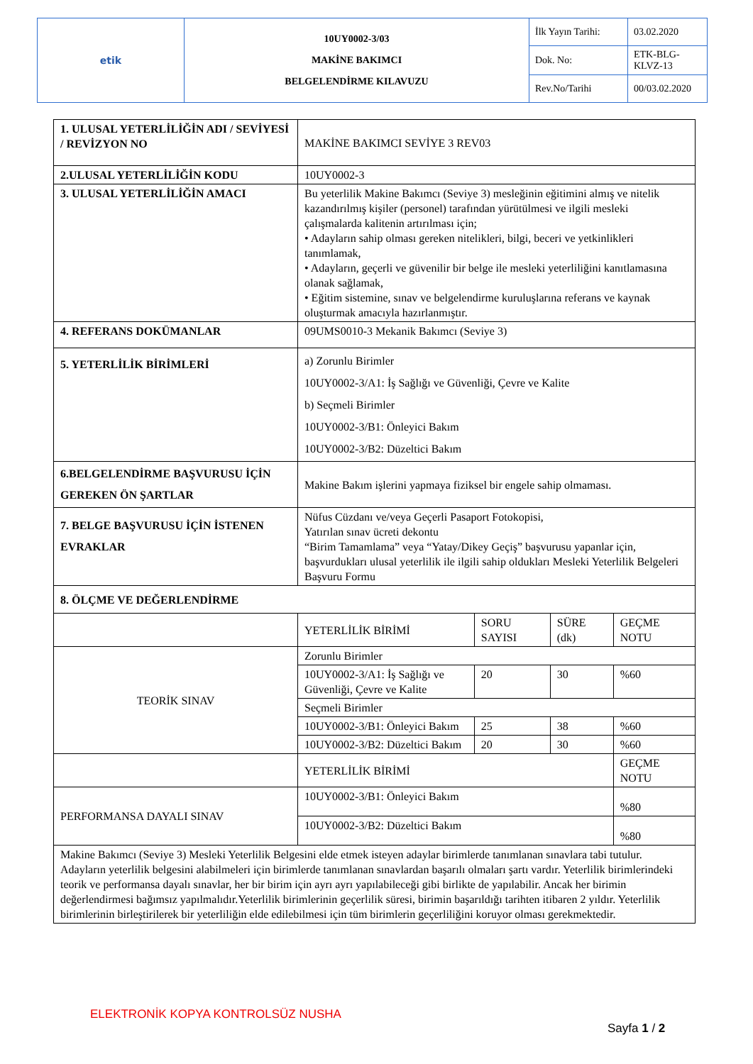| etik | 10UY0002-3/03 MAKİNE BAKIMCI BELGELENDİRME KILAVUZU | İlk Yayın Tarihi: | 03.02.2020 |
| | | Dok. No: | ETK-BLG-KLVZ-13 |
| | | Rev.No/Tarihi | 00/03.02.2020 |
| 1. ULUSAL YETERLİLİĞİN ADI / SEVİYESİ / REVİZYON NO | MAKİNE BAKIMCI SEVİYE 3 REV03 | | | |
| 2.ULUSAL YETERLİLİĞİN KODU | 10UY0002-3 | | | |
| 3. ULUSAL YETERLİLİĞİN AMACI | Bu yeterlilik Makine Bakımcı (Seviye 3) mesleğinin eğitimini almış ve nitelik kazandırılmış kişiler (personel) tarafından yürütülmesi ve ilgili mesleki çalışmalarda kalitenin artırılması için; • Adayların sahip olması gereken nitelikleri, bilgi, beceri ve yetkinlikleri tanımlamak, • Adayların, geçerli ve güvenilir bir belge ile mesleki yeterliliğini kanıtlamasına olanak sağlamak, • Eğitim sistemine, sınav ve belgelendirme kuruluşlarına referans ve kaynak oluşturmak amacıyla hazırlanmıştır. | | | |
| 4. REFERANS DOKÜMANLAR | 09UMS0010-3 Mekanik Bakımcı (Seviye 3) | | | |
| 5. YETERLİLİK BİRİMLERİ | a) Zorunlu Birimler 10UY0002-3/A1: İş Sağlığı ve Güvenliği, Çevre ve Kalite b) Seçmeli Birimler 10UY0002-3/B1: Önleyici Bakım 10UY0002-3/B2: Düzeltici Bakım | | | |
| 6.BELGELENDİRME BAŞVURUSU İÇİN GEREKEN ÖN ŞARTLAR | Makine Bakım işlerini yapmaya fiziksel bir engele sahip olmaması. | | | |
| 7. BELGE BAŞVURUSU İÇİN İSTENEN EVRAKLAR | Nüfus Cüzdanı ve/veya Geçerli Pasaport Fotokopisi, Yatırılan sınav ücreti dekontu “Birim Tamamlama” veya “Yatay/Dikey Geçiş” başvurusu yapanlar için, başvurdukları ulusal yeterlilik ile ilgili sahip oldukları Mesleki Yeterlilik Belgeleri Başvuru Formu | | | |
| 8. ÖLÇME VE DEĞERLENDİRME | | | | |
| | YETERLİLİK BİRİMİ | SORU SAYISI | SÜRE (dk) | GEÇME NOTU |
| TEORİK SINAV | Zorunlu Birimler | | | |
| | 10UY0002-3/A1: İş Sağlığı ve Güvenliği, Çevre ve Kalite | 20 | 30 | %60 |
| | Seçmeli Birimler | | | |
| | 10UY0002-3/B1: Önleyici Bakım | 25 | 38 | %60 |
| | 10UY0002-3/B2: Düzeltici Bakım | 20 | 30 | %60 |
| | YETERLİLİK BİRİMİ | | | GEÇME NOTU |
| PERFORMANSA DAYALI SINAV | 10UY0002-3/B1: Önleyici Bakım | | | %80 |
| | 10UY0002-3/B2: Düzeltici Bakım | | | %80 |
| Makine Bakımcı (Seviye 3) Mesleki Yeterlilik Belgesini elde etmek isteyen adaylar birimlerde tanımlanan sınavlara tabi tutulur. Adayların yeterlilik belgesini alabilmeleri için birimlerde tanımlanan sınavlardan başarılı olmaları şartı vardır. Yeterlilik birimlerindeki teorik ve performansa dayalı sınavlar, her bir birim için ayrı ayrı yapılabileceği gibi birlikte de yapılabilir. Ancak her birimin değerlendirmesi bağımsız yapılmalıdır.Yeterlilik birimlerinin geçerlilik süresi, birimin başarıldığı tarihten itibaren 2 yıldır. Yeterlilik birimlerinin birleştirilerek bir yeterliliğin elde edilebilmesi için tüm birimlerin geçerliliğini koruyor olması gerekmektedir. | | | | |
ELEKTRONİK KOPYA KONTROLSÜZ NUSHA
Sayfa 1 / 2